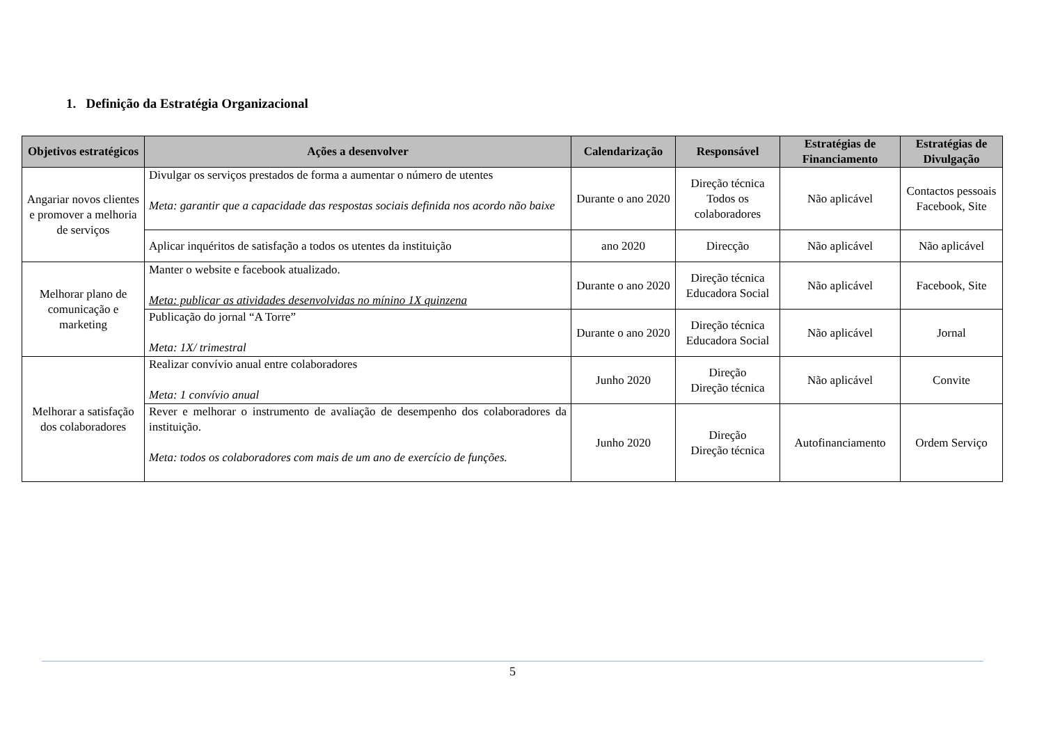1. Definição da Estratégia Organizacional
| Objetivos estratégicos | Ações a desenvolver | Calendarização | Responsável | Estratégias de Financiamento | Estratégias de Divulgação |
| --- | --- | --- | --- | --- | --- |
| Angariar novos clientes e promover a melhoria de serviços | Divulgar os serviços prestados de forma a aumentar o número de utentes Meta: garantir que a capacidade das respostas sociais definida nos acordo não baixe | Durante o ano 2020 | Direção técnica Todos os colaboradores | Não aplicável | Contactos pessoais Facebook, Site |
| | Aplicar inquéritos de satisfação a todos os utentes da instituição | ano 2020 | Direcção | Não aplicável | Não aplicável |
| Melhorar plano de comunicação e marketing | Manter o website e facebook atualizado. Meta: publicar as atividades desenvolvidas no mínino 1X quinzena | Durante o ano 2020 | Direção técnica Educadora Social | Não aplicável | Facebook, Site |
| | Publicação do jornal “A Torre” Meta: 1X/ trimestral | Durante o ano 2020 | Direção técnica Educadora Social | Não aplicável | Jornal |
| Melhorar a satisfação dos colaboradores | Realizar convívio anual entre colaboradores Meta: 1 convívio anual | Junho 2020 | Direção Direção técnica | Não aplicável | Convite |
| | Rever e melhorar o instrumento de avaliação de desempenho dos colaboradores da instituição. Meta: todos os colaboradores com mais de um ano de exercício de funções. | Junho 2020 | Direção Direção técnica | Autofinanciamento | Ordem Serviço |
5